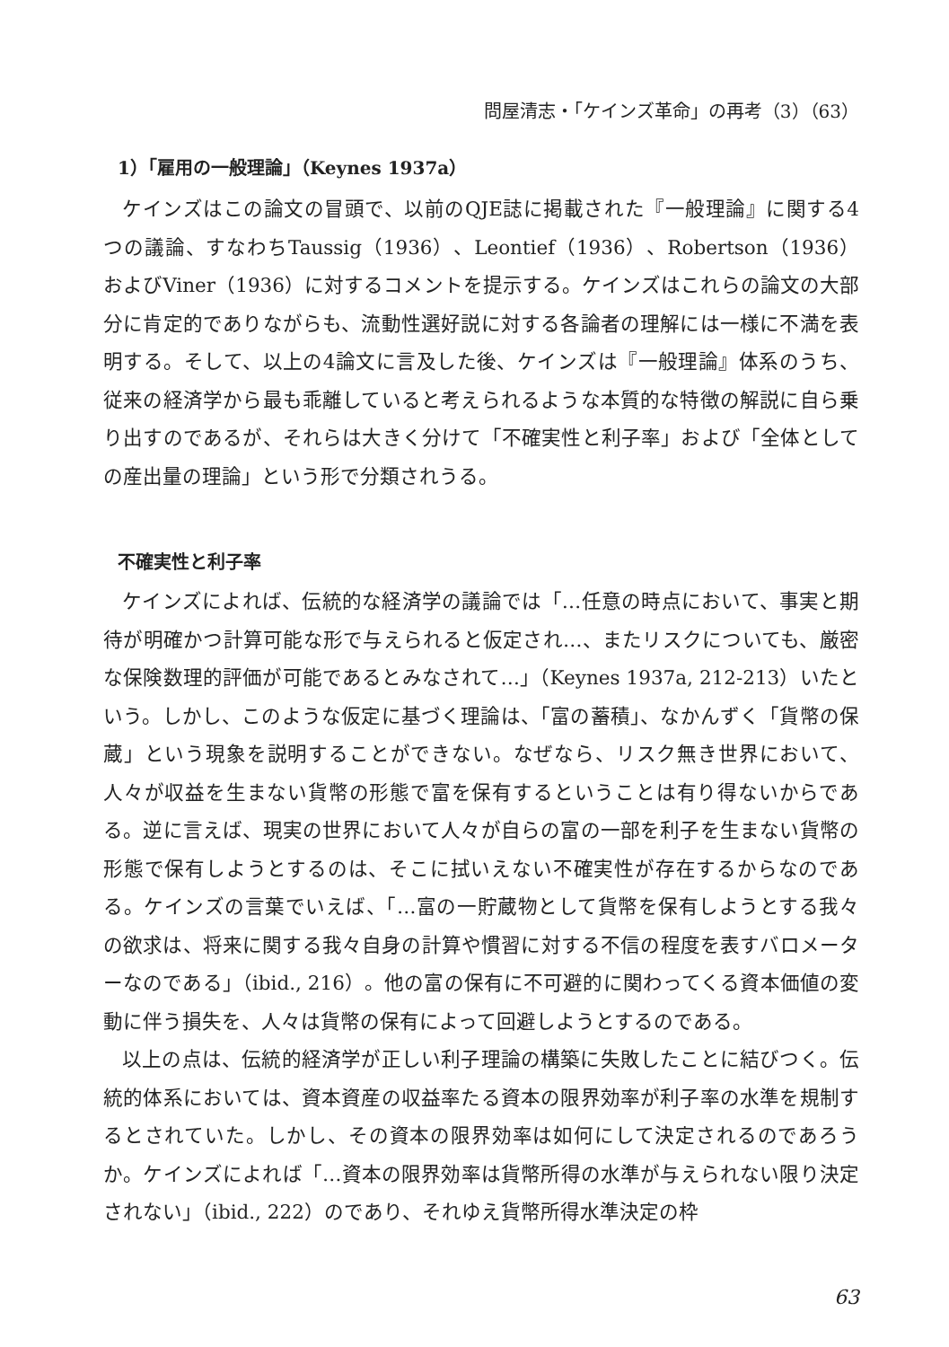問屋清志・「ケインズ革命」の再考（3）（63）
1）「雇用の一般理論」（Keynes 1937a）
ケインズはこの論文の冒頭で、以前のQJE誌に掲載された『一般理論』に関する4つの議論、すなわちTaussig（1936）、Leontief（1936）、Robertson（1936）およびViner（1936）に対するコメントを提示する。ケインズはこれらの論文の大部分に肯定的でありながらも、流動性選好説に対する各論者の理解には一様に不満を表明する。そして、以上の4論文に言及した後、ケインズは『一般理論』体系のうち、従来の経済学から最も乖離していると考えられるような本質的な特徴の解説に自ら乗り出すのであるが、それらは大きく分けて「不確実性と利子率」および「全体としての産出量の理論」という形で分類されうる。
不確実性と利子率
ケインズによれば、伝統的な経済学の議論では「…任意の時点において、事実と期待が明確かつ計算可能な形で与えられると仮定され…、またリスクについても、厳密な保険数理的評価が可能であるとみなされて…」（Keynes 1937a, 212-213）いたという。しかし、このような仮定に基づく理論は、「富の蓄積」、なかんずく「貨幣の保蔵」という現象を説明することができない。なぜなら、リスク無き世界において、人々が収益を生まない貨幣の形態で富を保有するということは有り得ないからである。逆に言えば、現実の世界において人々が自らの富の一部を利子を生まない貨幣の形態で保有しようとするのは、そこに拭いえない不確実性が存在するからなのである。ケインズの言葉でいえば、「…富の一貯蔵物として貨幣を保有しようとする我々の欲求は、将来に関する我々自身の計算や慣習に対する不信の程度を表すバロメーターなのである」（ibid., 216）。他の富の保有に不可避的に関わってくる資本価値の変動に伴う損失を、人々は貨幣の保有によって回避しようとするのである。
以上の点は、伝統的経済学が正しい利子理論の構築に失敗したことに結びつく。伝統的体系においては、資本資産の収益率たる資本の限界効率が利子率の水準を規制するとされていた。しかし、その資本の限界効率は如何にして決定されるのであろうか。ケインズによれば「…資本の限界効率は貨幣所得の水準が与えられない限り決定されない」（ibid., 222）のであり、それゆえ貨幣所得水準決定の枠
63